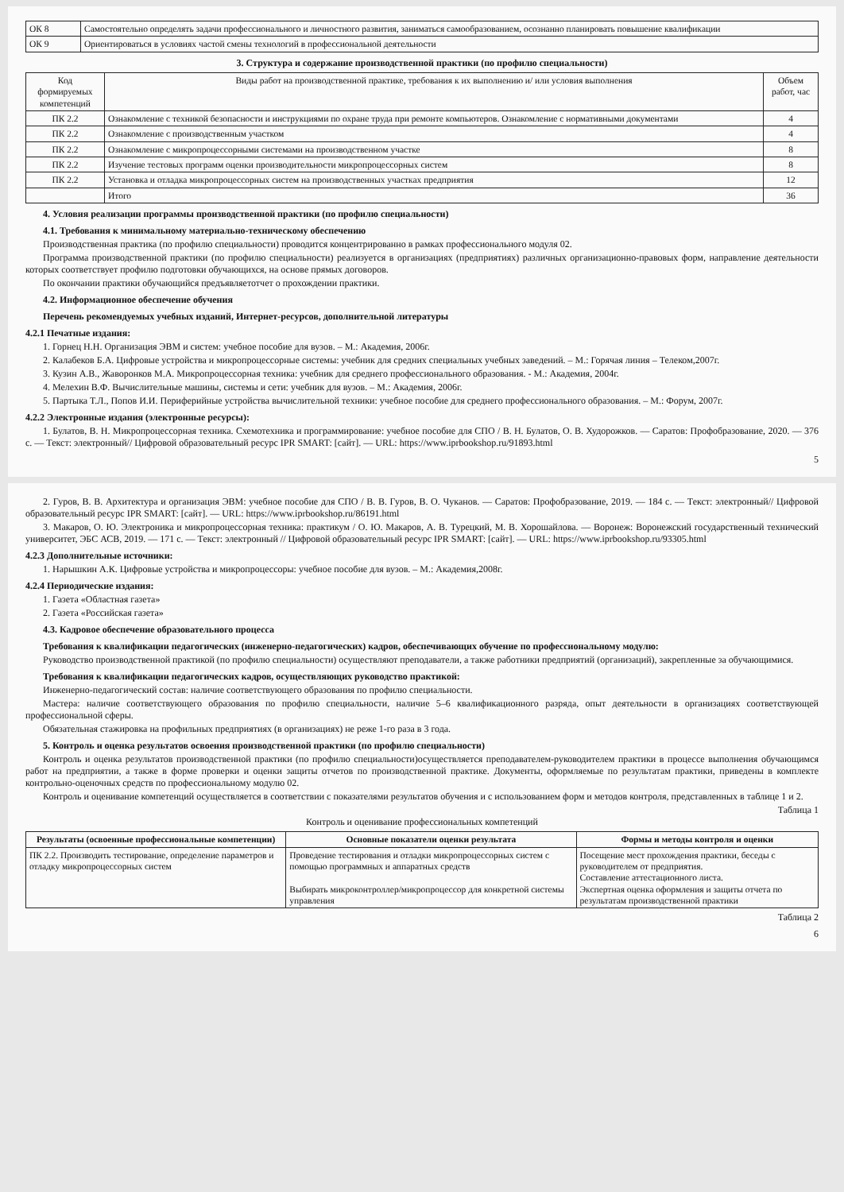| ОК 8 | Самостоятельно определять задачи профессионального и личностного развития, заниматься самообразованием, осознанно планировать повышение квалификации |
| ОК 9 | Ориентироваться в условиях частой смены технологий в профессиональной деятельности |
3. Структура и содержание производственной практики (по профилю специальности)
| Код формируемых компетенций | Виды работ на производственной практике, требования к их выполнению и/ или условия выполнения | Объем работ, час |
| --- | --- | --- |
| ПК 2.2 | Ознакомление с техникой безопасности и инструкциями по охране труда при ремонте компьютеров. Ознакомление с нормативными документами | 4 |
| ПК 2.2 | Ознакомление с производственным участком | 4 |
| ПК 2.2 | Ознакомление с микропроцессорными системами на производственном участке | 8 |
| ПК 2.2 | Изучение тестовых программ оценки производительности микропроцессорных систем | 8 |
| ПК 2.2 | Установка и отладка микропроцессорных систем на производственных участках предприятия | 12 |
| | Итого | 36 |
4. Условия реализации программы производственной практики (по профилю специальности)
4.1. Требования к минимальному материально-техническому обеспечению
Производственная практика (по профилю специальности) проводится концентрированно в рамках профессионального модуля 02.
Программа производственной практики (по профилю специальности) реализуется в организациях (предприятиях) различных организационно-правовых форм, направление деятельности которых соответствует профилю подготовки обучающихся, на основе прямых договоров.
По окончании практики обучающийся предъявляетотчет о прохождении практики.
4.2. Информационное обеспечение обучения
Перечень рекомендуемых учебных изданий, Интернет-ресурсов, дополнительной литературы
4.2.1 Печатные издания:
1. Горнец Н.Н. Организация ЭВМ и систем: учебное пособие для вузов. – М.: Академия, 2006г.
2. Калабеков Б.А. Цифровые устройства и микропроцессорные системы: учебник для средних специальных учебных заведений. – М.: Горячая линия – Телеком,2007г.
3. Кузин А.В., Жаворонков М.А. Микропроцессорная техника: учебник для среднего профессионального образования. - М.: Академия, 2004г.
4. Мелехин В.Ф. Вычислительные машины, системы и сети: учебник для вузов. – М.: Академия, 2006г.
5. Партыка Т.Л., Попов И.И. Периферийные устройства вычислительной техники: учебное пособие для среднего профессионального образования. – М.: Форум, 2007г.
4.2.2 Электронные издания (электронные ресурсы):
1. Булатов, В. Н. Микропроцессорная техника. Схемотехника и программирование: учебное пособие для СПО / В. Н. Булатов, О. В. Худорожков. — Саратов: Профобразование, 2020. — 376 c. — Текст: электронный// Цифровой образовательный ресурс IPR SMART: [сайт]. — URL: https://www.iprbookshop.ru/91893.html
5
2. Гуров, В. В. Архитектура и организация ЭВМ: учебное пособие для СПО / В. В. Гуров, В. О. Чуканов. — Саратов: Профобразование, 2019. — 184 c. — Текст: электронный// Цифровой образовательный ресурс IPR SMART: [сайт]. — URL: https://www.iprbookshop.ru/86191.html
3. Макаров, О. Ю. Электроника и микропроцессорная техника: практикум / О. Ю. Макаров, А. В. Турецкий, М. В. Хорошайлова. — Воронеж: Воронежский государственный технический университет, ЭБС АСВ, 2019. — 171 c. — Текст: электронный // Цифровой образовательный ресурс IPR SMART: [сайт]. — URL: https://www.iprbookshop.ru/93305.html
4.2.3 Дополнительные источники:
1. Нарышкин А.К. Цифровые устройства и микропроцессоры: учебное пособие для вузов. – М.: Академия,2008г.
4.2.4 Периодические издания:
1. Газета «Областная газета»
2. Газета «Российская газета»
4.3. Кадровое обеспечение образовательного процесса
Требования к квалификации педагогических (инженерно-педагогических) кадров, обеспечивающих обучение по профессиональному модулю:
Руководство производственной практикой (по профилю специальности) осуществляют преподаватели, а также работники предприятий (организаций), закрепленные за обучающимися.
Требования к квалификации педагогических кадров, осуществляющих руководство практикой:
Инженерно-педагогический состав: наличие соответствующего образования по профилю специальности.
Мастера: наличие соответствующего образования по профилю специальности, наличие 5–6 квалификационного разряда, опыт деятельности в организациях соответствующей профессиональной сферы.
Обязательная стажировка на профильных предприятиях (в организациях) не реже 1-го раза в 3 года.
5. Контроль и оценка результатов освоения производственной практики (по профилю специальности)
Контроль и оценка результатов производственной практики (по профилю специальности)осуществляется преподавателем-руководителем практики в процессе выполнения обучающимся работ на предприятии, а также в форме проверки и оценки защиты отчетов по производственной практике. Документы, оформляемые по результатам практики, приведены в комплекте контрольно-оценочных средств по профессиональному модулю 02.
Контроль и оценивание компетенций осуществляется в соответствии с показателями результатов обучения и с использованием форм и методов контроля, представленных в таблице 1 и 2.
Таблица 1
Контроль и оценивание профессиональных компетенций
| Результаты (освоенные профессиональные компетенции) | Основные показатели оценки результата | Формы и методы контроля и оценки |
| --- | --- | --- |
| ПК 2.2. Производить тестирование, определение параметров и отладку микропроцессорных систем | Проведение тестирования и отладки микропроцессорных систем с помощью программных и аппаратных средств Выбирать микроконтроллер/микропроцессор для конкретной системы управления | Посещение мест прохождения практики, беседы с руководителем от предприятия. Составление аттестационного листа. Экспертная оценка оформления и защиты отчета по результатам производственной практики |
Таблица 2
6